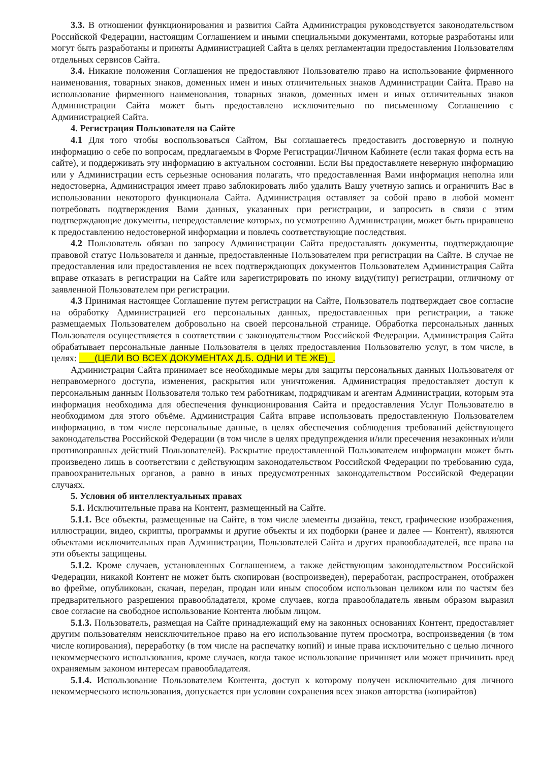3.3. В отношении функционирования и развития Сайта Администрация руководствуется законодательством Российской Федерации, настоящим Соглашением и иными специальными документами, которые разработаны или могут быть разработаны и приняты Администрацией Сайта в целях регламентации предоставления Пользователям отдельных сервисов Сайта.
3.4. Никакие положения Соглашения не предоставляют Пользователю право на использование фирменного наименования, товарных знаков, доменных имен и иных отличительных знаков Администрации Сайта. Право на использование фирменного наименования, товарных знаков, доменных имен и иных отличительных знаков Администрации Сайта может быть предоставлено исключительно по письменному Соглашению с Администрацией Сайта.
4. Регистрация Пользователя на Сайте
4.1 Для того чтобы воспользоваться Сайтом, Вы соглашаетесь предоставить достоверную и полную информацию о себе по вопросам, предлагаемым в Форме Регистрации/Личном Кабинете (если такая форма есть на сайте), и поддерживать эту информацию в актуальном состоянии. Если Вы предоставляете неверную информацию или у Администрации есть серьезные основания полагать, что предоставленная Вами информация неполна или недостоверна, Администрация имеет право заблокировать либо удалить Вашу учетную запись и ограничить Вас в использовании некоторого функционала Сайта. Администрация оставляет за собой право в любой момент потребовать подтверждения Вами данных, указанных при регистрации, и запросить в связи с этим подтверждающие документы, непредоставление которых, по усмотрению Администрации, может быть приравнено к предоставлению недостоверной информации и повлечь соответствующие последствия.
4.2 Пользователь обязан по запросу Администрации Сайта предоставлять документы, подтверждающие правовой статус Пользователя и данные, предоставленные Пользователем при регистрации на Сайте. В случае не предоставления или предоставления не всех подтверждающих документов Пользователем Администрация Сайта вправе отказать в регистрации на Сайте или зарегистрировать по иному виду(типу) регистрации, отличному от заявленной Пользователем при регистрации.
4.3 Принимая настоящее Соглашение путем регистрации на Сайте, Пользователь подтверждает свое согласие на обработку Администрацией его персональных данных, предоставленных при регистрации, а также размещаемых Пользователем добровольно на своей персональной странице. Обработка персональных данных Пользователя осуществляется в соответствии с законодательством Российской Федерации. Администрация Сайта обрабатывает персональные данные Пользователя в целях предоставления Пользователю услуг, в том числе, в целях: ___(ЦЕЛИ ВО ВСЕХ ДОКУМЕНТАХ Д.Б. ОДНИ И ТЕ ЖЕ)_.
Администрация Сайта принимает все необходимые меры для защиты персональных данных Пользователя от неправомерного доступа, изменения, раскрытия или уничтожения. Администрация предоставляет доступ к персональным данным Пользователя только тем работникам, подрядчикам и агентам Администрации, которым эта информация необходима для обеспечения функционирования Сайта и предоставления Услуг Пользователю в необходимом для этого объёме. Администрация Сайта вправе использовать предоставленную Пользователем информацию, в том числе персональные данные, в целях обеспечения соблюдения требований действующего законодательства Российской Федерации (в том числе в целях предупреждения и/или пресечения незаконных и/или противоправных действий Пользователей). Раскрытие предоставленной Пользователем информации может быть произведено лишь в соответствии с действующим законодательством Российской Федерации по требованию суда, правоохранительных органов, а равно в иных предусмотренных законодательством Российской Федерации случаях.
5. Условия об интеллектуальных правах
5.1. Исключительные права на Контент, размещенный на Сайте.
5.1.1. Все объекты, размещенные на Сайте, в том числе элементы дизайна, текст, графические изображения, иллюстрации, видео, скрипты, программы и другие объекты и их подборки (ранее и далее — Контент), являются объектами исключительных прав Администрации, Пользователей Сайта и других правообладателей, все права на эти объекты защищены.
5.1.2. Кроме случаев, установленных Соглашением, а также действующим законодательством Российской Федерации, никакой Контент не может быть скопирован (воспроизведен), переработан, распространен, отображен во фрейме, опубликован, скачан, передан, продан или иным способом использован целиком или по частям без предварительного разрешения правообладателя, кроме случаев, когда правообладатель явным образом выразил свое согласие на свободное использование Контента любым лицом.
5.1.3. Пользователь, размещая на Сайте принадлежащий ему на законных основаниях Контент, предоставляет другим пользователям неисключительное право на его использование путем просмотра, воспроизведения (в том числе копирования), переработку (в том числе на распечатку копий) и иные права исключительно с целью личного некоммерческого использования, кроме случаев, когда такое использование причиняет или может причинить вред охраняемым законом интересам правообладателя.
5.1.4. Использование Пользователем Контента, доступ к которому получен исключительно для личного некоммерческого использования, допускается при условии сохранения всех знаков авторства (копирайтов)